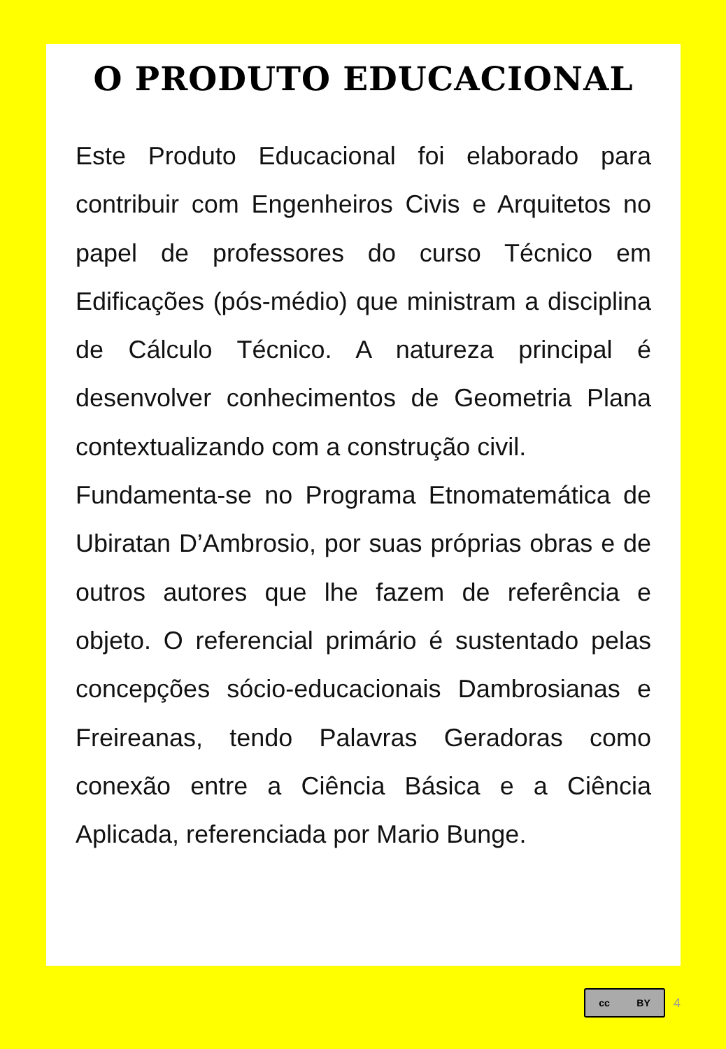O PRODUTO EDUCACIONAL
Este Produto Educacional foi elaborado para contribuir com Engenheiros Civis e Arquitetos no papel de professores do curso Técnico em Edificações (pós-médio) que ministram a disciplina de Cálculo Técnico. A natureza principal é desenvolver conhecimentos de Geometria Plana contextualizando com a construção civil.
Fundamenta-se no Programa Etnomatemática de Ubiratan D’Ambrosio, por suas próprias obras e de outros autores que lhe fazem de referência e objeto. O referencial primário é sustentado pelas concepções sócio-educacionais Dambrosianas e Freireanas, tendo Palavras Geradoras como conexão entre a Ciência Básica e a Ciência Aplicada, referenciada por Mario Bunge.
cc BY
4